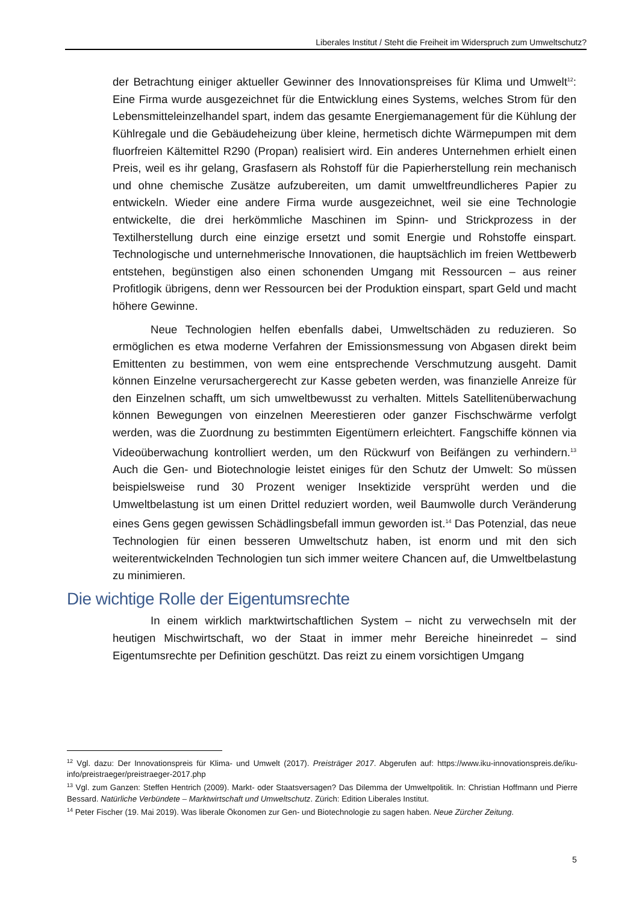Liberales Institut / Steht die Freiheit im Widerspruch zum Umweltschutz?
der Betrachtung einiger aktueller Gewinner des Innovationspreises für Klima und Umwelt<sup>12</sup>: Eine Firma wurde ausgezeichnet für die Entwicklung eines Systems, welches Strom für den Lebensmitteleinzelhandel spart, indem das gesamte Energiemanagement für die Kühlung der Kühlregale und die Gebäudeheizung über kleine, hermetisch dichte Wärmepumpen mit dem fluorfreien Kältemittel R290 (Propan) realisiert wird. Ein anderes Unternehmen erhielt einen Preis, weil es ihr gelang, Grasfasern als Rohstoff für die Papierherstellung rein mechanisch und ohne chemische Zusätze aufzubereiten, um damit umweltfreundlicheres Papier zu entwickeln. Wieder eine andere Firma wurde ausgezeichnet, weil sie eine Technologie entwickelte, die drei herkömmliche Maschinen im Spinn- und Strickprozess in der Textilherstellung durch eine einzige ersetzt und somit Energie und Rohstoffe einspart. Technologische und unternehmerische Innovationen, die hauptsächlich im freien Wettbewerb entstehen, begünstigen also einen schonenden Umgang mit Ressourcen – aus reiner Profitlogik übrigens, denn wer Ressourcen bei der Produktion einspart, spart Geld und macht höhere Gewinne.
Neue Technologien helfen ebenfalls dabei, Umweltschäden zu reduzieren. So ermöglichen es etwa moderne Verfahren der Emissionsmessung von Abgasen direkt beim Emittenten zu bestimmen, von wem eine entsprechende Verschmutzung ausgeht. Damit können Einzelne verursachergerecht zur Kasse gebeten werden, was finanzielle Anreize für den Einzelnen schafft, um sich umweltbewusst zu verhalten. Mittels Satellitenüberwachung können Bewegungen von einzelnen Meerestieren oder ganzer Fischschwärme verfolgt werden, was die Zuordnung zu bestimmten Eigentümern erleichtert. Fangschiffe können via Videoüberwachung kontrolliert werden, um den Rückwurf von Beifängen zu verhindern.<sup>13</sup> Auch die Gen- und Biotechnologie leistet einiges für den Schutz der Umwelt: So müssen beispielsweise rund 30 Prozent weniger Insektizide versprüht werden und die Umweltbelastung ist um einen Drittel reduziert worden, weil Baumwolle durch Veränderung eines Gens gegen gewissen Schädlingsbefall immun geworden ist.<sup>14</sup> Das Potenzial, das neue Technologien für einen besseren Umweltschutz haben, ist enorm und mit den sich weiterentwickelnden Technologien tun sich immer weitere Chancen auf, die Umweltbelastung zu minimieren.
Die wichtige Rolle der Eigentumsrechte
In einem wirklich marktwirtschaftlichen System – nicht zu verwechseln mit der heutigen Mischwirtschaft, wo der Staat in immer mehr Bereiche hineinredet – sind Eigentumsrechte per Definition geschützt. Das reizt zu einem vorsichtigen Umgang
<sup>12</sup> Vgl. dazu: Der Innovationspreis für Klima- und Umwelt (2017). Preisträger 2017. Abgerufen auf: https://www.iku-innovationspreis.de/iku-info/preistraeger/preistraeger-2017.php
<sup>13</sup> Vgl. zum Ganzen: Steffen Hentrich (2009). Markt- oder Staatsversagen? Das Dilemma der Umweltpolitik. In: Christian Hoffmann und Pierre Bessard. Natürliche Verbündete – Marktwirtschaft und Umweltschutz. Zürich: Edition Liberales Institut.
<sup>14</sup> Peter Fischer (19. Mai 2019). Was liberale Ökonomen zur Gen- und Biotechnologie zu sagen haben. Neue Zürcher Zeitung.
5